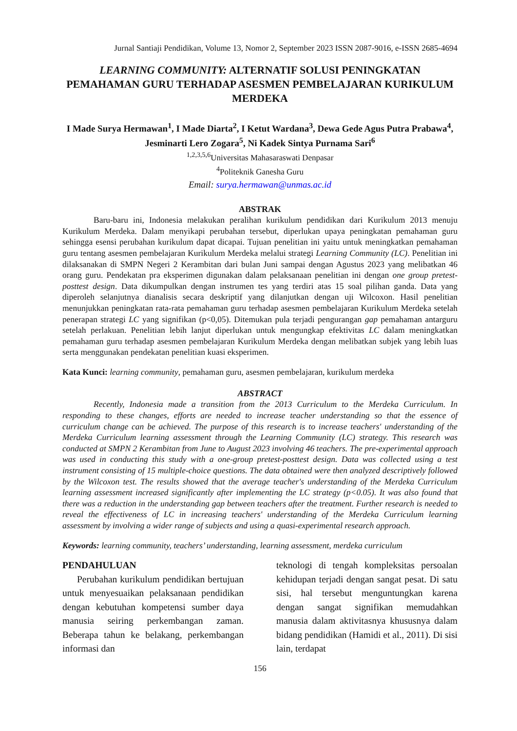Jurnal Santiaji Pendidikan, Volume 13, Nomor 2, September 2023 ISSN 2087-9016, e-ISSN 2685-4694
LEARNING COMMUNITY: ALTERNATIF SOLUSI PENINGKATAN PEMAHAMAN GURU TERHADAP ASESMEN PEMBELAJARAN KURIKULUM MERDEKA
I Made Surya Hermawan<sup>1</sup>, I Made Diarta<sup>2</sup>, I Ketut Wardana<sup>3</sup>, Dewa Gede Agus Putra Prabawa<sup>4</sup>, Jesminarti Lero Zogara<sup>5</sup>, Ni Kadek Sintya Purnama Sari<sup>6</sup>
<sup>1,2,3,5,6</sup>Universitas Mahasaraswati Denpasar
<sup>4</sup> Politeknik Ganesha Guru
Email: surya.hermawan@unmas.ac.id
ABSTRAK
Baru-baru ini, Indonesia melakukan peralihan kurikulum pendidikan dari Kurikulum 2013 menuju Kurikulum Merdeka. Dalam menyikapi perubahan tersebut, diperlukan upaya peningkatan pemahaman guru sehingga esensi perubahan kurikulum dapat dicapai. Tujuan penelitian ini yaitu untuk meningkatkan pemahaman guru tentang asesmen pembelajaran Kurikulum Merdeka melalui strategi Learning Community (LC). Penelitian ini dilaksanakan di SMPN Negeri 2 Kerambitan dari bulan Juni sampai dengan Agustus 2023 yang melibatkan 46 orang guru. Pendekatan pra eksperimen digunakan dalam pelaksanaan penelitian ini dengan one group pretest-posttest design. Data dikumpulkan dengan instrumen tes yang terdiri atas 15 soal pilihan ganda. Data yang diperoleh selanjutnya dianalisis secara deskriptif yang dilanjutkan dengan uji Wilcoxon. Hasil penelitian menunjukkan peningkatan rata-rata pemahaman guru terhadap asesmen pembelajaran Kurikulum Merdeka setelah penerapan strategi LC yang signifikan (p<0,05). Ditemukan pula terjadi pengurangan gap pemahaman antarguru setelah perlakuan. Penelitian lebih lanjut diperlukan untuk mengungkap efektivitas LC dalam meningkatkan pemahaman guru terhadap asesmen pembelajaran Kurikulum Merdeka dengan melibatkan subjek yang lebih luas serta menggunakan pendekatan penelitian kuasi eksperimen.
Kata Kunci: learning community, pemahaman guru, asesmen pembelajaran, kurikulum merdeka
ABSTRACT
Recently, Indonesia made a transition from the 2013 Curriculum to the Merdeka Curriculum. In responding to these changes, efforts are needed to increase teacher understanding so that the essence of curriculum change can be achieved. The purpose of this research is to increase teachers' understanding of the Merdeka Curriculum learning assessment through the Learning Community (LC) strategy. This research was conducted at SMPN 2 Kerambitan from June to August 2023 involving 46 teachers. The pre-experimental approach was used in conducting this study with a one-group pretest-posttest design. Data was collected using a test instrument consisting of 15 multiple-choice questions. The data obtained were then analyzed descriptively followed by the Wilcoxon test. The results showed that the average teacher's understanding of the Merdeka Curriculum learning assessment increased significantly after implementing the LC strategy (p<0.05). It was also found that there was a reduction in the understanding gap between teachers after the treatment. Further research is needed to reveal the effectiveness of LC in increasing teachers' understanding of the Merdeka Curriculum learning assessment by involving a wider range of subjects and using a quasi-experimental research approach.
Keywords: learning community, teachers’ understanding, learning assessment, merdeka curriculum
PENDAHULUAN
Perubahan kurikulum pendidikan bertujuan untuk menyesuaikan pelaksanaan pendidikan dengan kebutuhan kompetensi sumber daya manusia seiring perkembangan zaman. Beberapa tahun ke belakang, perkembangan informasi dan
teknologi di tengah kompleksitas persoalan kehidupan terjadi dengan sangat pesat. Di satu sisi, hal tersebut menguntungkan karena dengan sangat signifikan memudahkan manusia dalam aktivitasnya khususnya dalam bidang pendidikan (Hamidi et al., 2011). Di sisi lain, terdapat
156